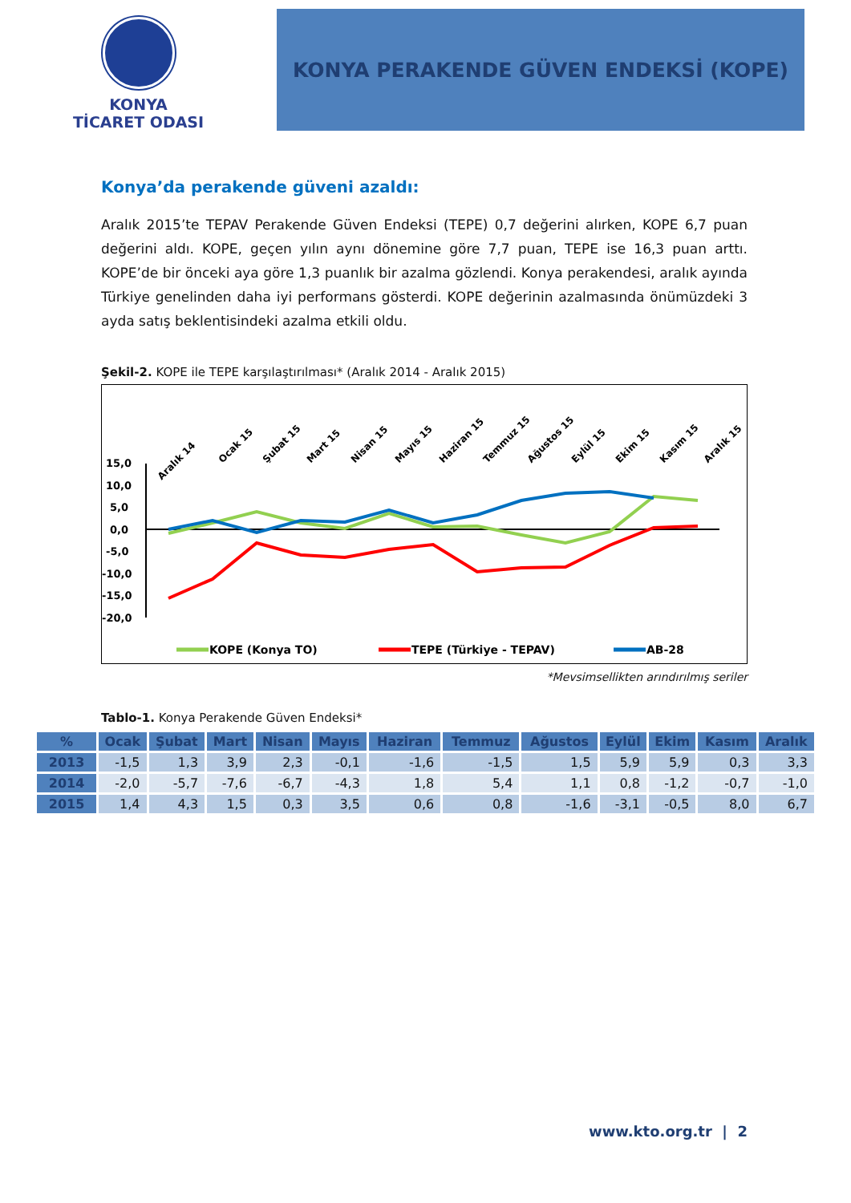KONYA
TİCARET ODASI
KONYA PERAKENDE GÜVEN ENDEKSİ (KOPE)
Konya’da perakende güveni azaldı:
Aralık 2015’te TEPAV Perakende Güven Endeksi (TEPE) 0,7 değerini alırken, KOPE 6,7 puan değerini aldı. KOPE, geçen yılın aynı dönemine göre 7,7 puan, TEPE ise 16,3 puan arttı. KOPE’de bir önceki aya göre 1,3 puanlık bir azalma gözlendi. Konya perakendesi, aralık ayında Türkiye genelinden daha iyi performans gösterdi. KOPE değerinin azalmasında önümüzdeki 3 ayda satış beklentisindeki azalma etkili oldu.
Şekil-2. KOPE ile TEPE karşılaştırılması* (Aralık 2014 - Aralık 2015)
Aralık 14
Ocak 15
Şubat 15
Mart 15
Nisan 15
Mayıs 15
Haziran 15
Temmuz 15
Ağustos 15
Eylül 15
Ekim 15
Kasım 15
Aralık 15
15,0
10,0
5,0
0,0
-5,0
-10,0
-15,0
-20,0
KOPE (Konya TO)
TEPE (Türkiye - TEPAV)
AB-28
*Mevsimsellikten arındırılmış seriler
Tablo-1. Konya Perakende Güven Endeksi*
| % | Ocak | Şubat | Mart | Nisan | Mayıs | Haziran | Temmuz | Ağustos | Eylül | Ekim | Kasım | Aralık |
| --- | --- | --- | --- | --- | --- | --- | --- | --- | --- | --- | --- | --- |
| 2013 | -1,5 | 1,3 | 3,9 | 2,3 | -0,1 | -1,6 | -1,5 | 1,5 | 5,9 | 5,9 | 0,3 | 3,3 |
| 2014 | -2,0 | -5,7 | -7,6 | -6,7 | -4,3 | 1,8 | 5,4 | 1,1 | 0,8 | -1,2 | -0,7 | -1,0 |
| 2015 | 1,4 | 4,3 | 1,5 | 0,3 | 3,5 | 0,6 | 0,8 | -1,6 | -3,1 | -0,5 | 8,0 | 6,7 |
www.kto.org.tr | 2